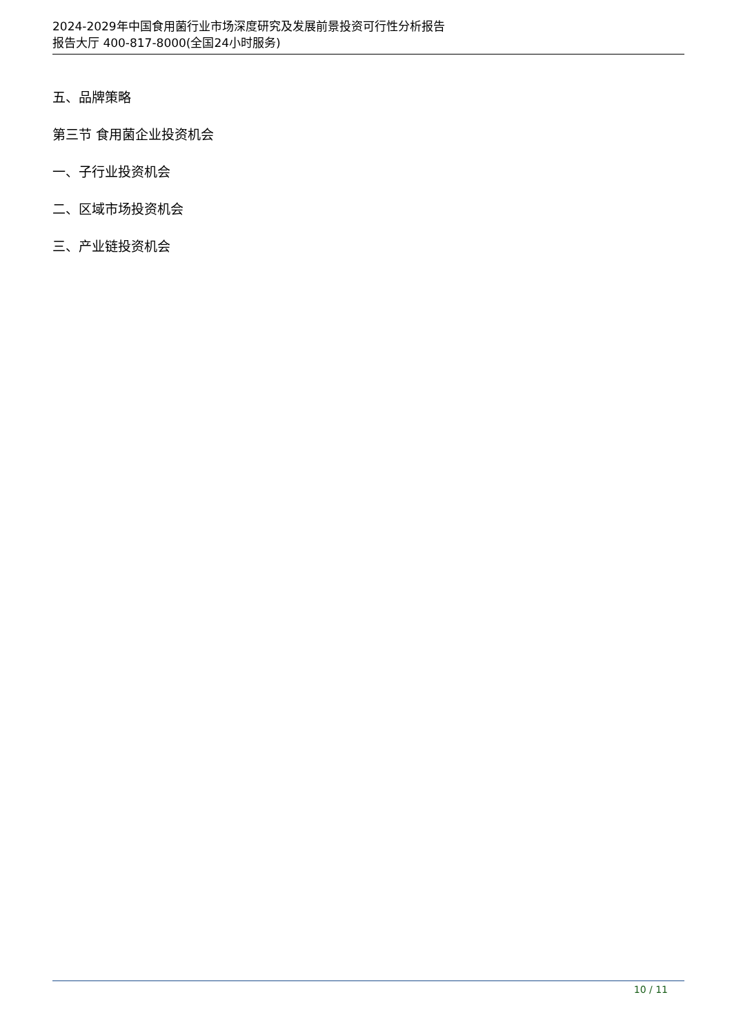2024-2029年中国食用菌行业市场深度研究及发展前景投资可行性分析报告
报告大厅 400-817-8000(全国24小时服务)
五、品牌策略
第三节 食用菌企业投资机会
一、子行业投资机会
二、区域市场投资机会
三、产业链投资机会
10 / 11